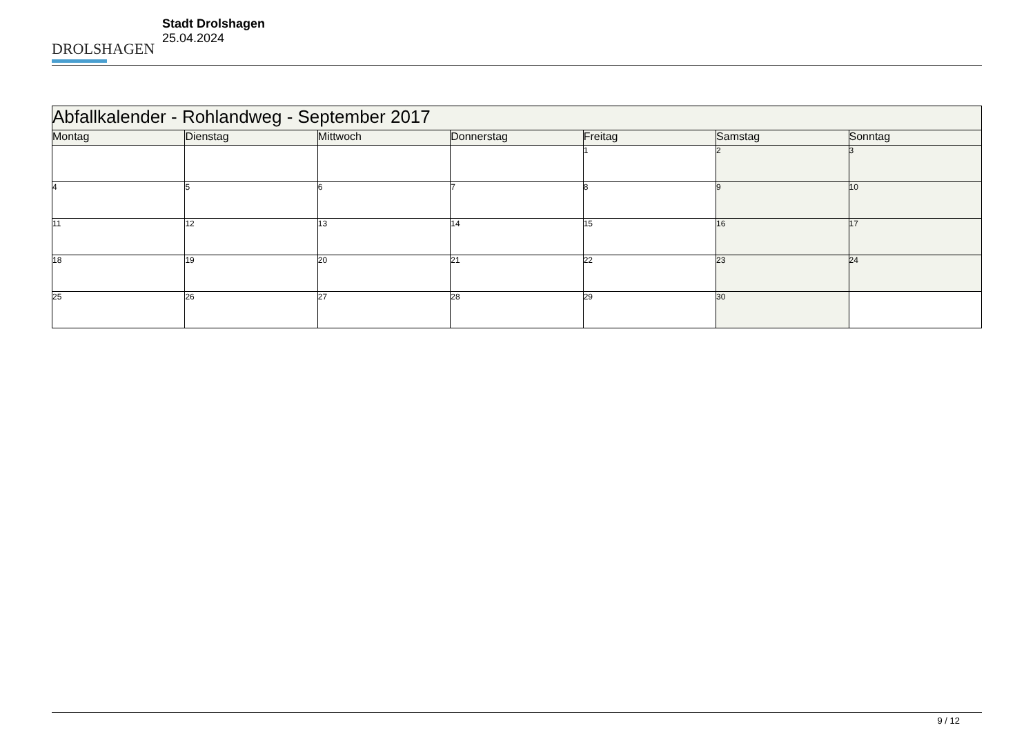DROLSHAGEN
Stadt Drolshagen
25.04.2024
| Abfallkalender - Rohlandweg - September 2017 | | | | | | |
| --- | --- | --- | --- | --- | --- | --- |
| Montag | Dienstag | Mittwoch | Donnerstag | Freitag | Samstag | Sonntag |
| | | | | 1 | 2 | 3 |
| 4 | 5 | 6 | 7 | 8 | 9 | 10 |
| 11 | 12 | 13 | 14 | 15 | 16 | 17 |
| 18 | 19 | 20 | 21 | 22 | 23 | 24 |
| 25 | 26 | 27 | 28 | 29 | 30 | |
9 / 12